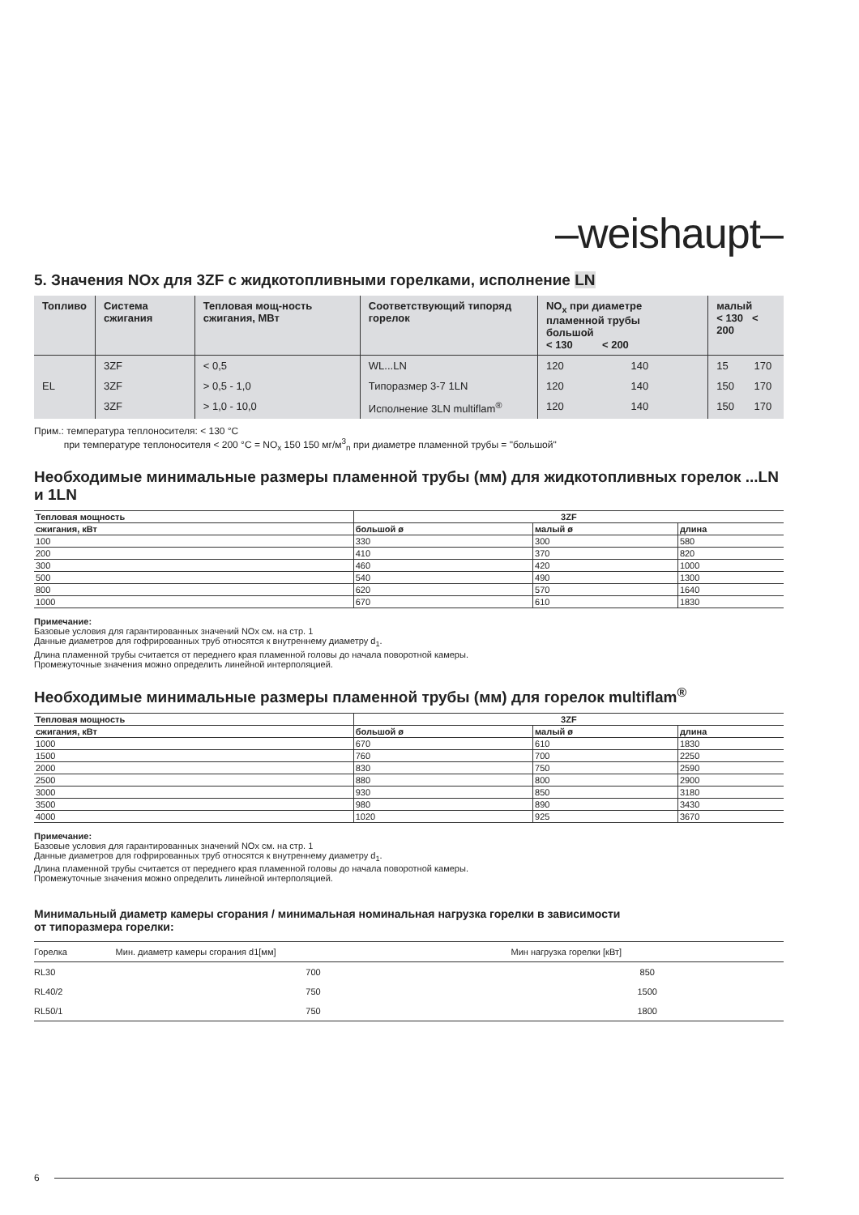–weishaupt–
5. Значения NOx для 3ZF с жидкотопливными горелками, исполнение LN
| Топливо | Система сжигания | Тепловая мощ-ность сжигания, МВт | Соответствующий типоряд горелок | NO<sub>x</sub> при диаметре пламенной трубы большой < 130 < 200 | | малый < 130 < 200 | |
| --- | --- | --- | --- | --- | --- | --- | --- |
| | 3ZF | < 0,5 | WL...LN | 120 | 140 | 15 | 170 |
| EL | 3ZF | > 0,5 - 1,0 | Типоразмер 3-7 1LN | 120 | 140 | 150 | 170 |
| | 3ZF | > 1,0 - 10,0 | Исполнение 3LN multiflam<sup>®</sup> | 120 | 140 | 150 | 170 |
Прим.: температура теплоносителя: < 130 °C
при температуре теплоносителя < 200 °C = NO<sub>x</sub> 150 150 мг/м<sup>3</sup><sub>n</sub> при диаметре пламенной трубы = "большой"
Необходимые минимальные размеры пламенной трубы (мм) для жидкотопливных горелок ...LN и 1LN
| Тепловая мощность | 3ZF | | |
| --- | --- | --- | --- |
| сжигания, кВт | большой ø | малый ø | длина |
| 100 | 330 | 300 | 580 |
| 200 | 410 | 370 | 820 |
| 300 | 460 | 420 | 1000 |
| 500 | 540 | 490 | 1300 |
| 800 | 620 | 570 | 1640 |
| 1000 | 670 | 610 | 1830 |
Примечание:
Базовые условия для гарантированных значений NOx см. на стр. 1
Данные диаметров для гофрированных труб относятся к внутреннему диаметру d<sub>1</sub>.
Длина пламенной трубы считается от переднего края пламенной головы до начала поворотной камеры.
Промежуточные значения можно определить линейной интерполяцией.
Необходимые минимальные размеры пламенной трубы (мм) для горелок multiflam<sup>®</sup>
| Тепловая мощность | 3ZF | | |
| --- | --- | --- | --- |
| сжигания, кВт | большой ø | малый ø | длина |
| 1000 | 670 | 610 | 1830 |
| 1500 | 760 | 700 | 2250 |
| 2000 | 830 | 750 | 2590 |
| 2500 | 880 | 800 | 2900 |
| 3000 | 930 | 850 | 3180 |
| 3500 | 980 | 890 | 3430 |
| 4000 | 1020 | 925 | 3670 |
Примечание:
Базовые условия для гарантированных значений NOx см. на стр. 1
Данные диаметров для гофрированных труб относятся к внутреннему диаметру d<sub>1</sub>.
Длина пламенной трубы считается от переднего края пламенной головы до начала поворотной камеры.
Промежуточные значения можно определить линейной интерполяцией.
Минимальный диаметр камеры сгорания / минимальная номинальная нагрузка горелки в зависимости
от типоразмера горелки:
| Горелка | Мин. диаметр камеры сгорания d1[мм] | Мин нагрузка горелки [кВт] |
| --- | --- | --- |
| RL30 | 700 | 850 |
| RL40/2 | 750 | 1500 |
| RL50/1 | 750 | 1800 |
6